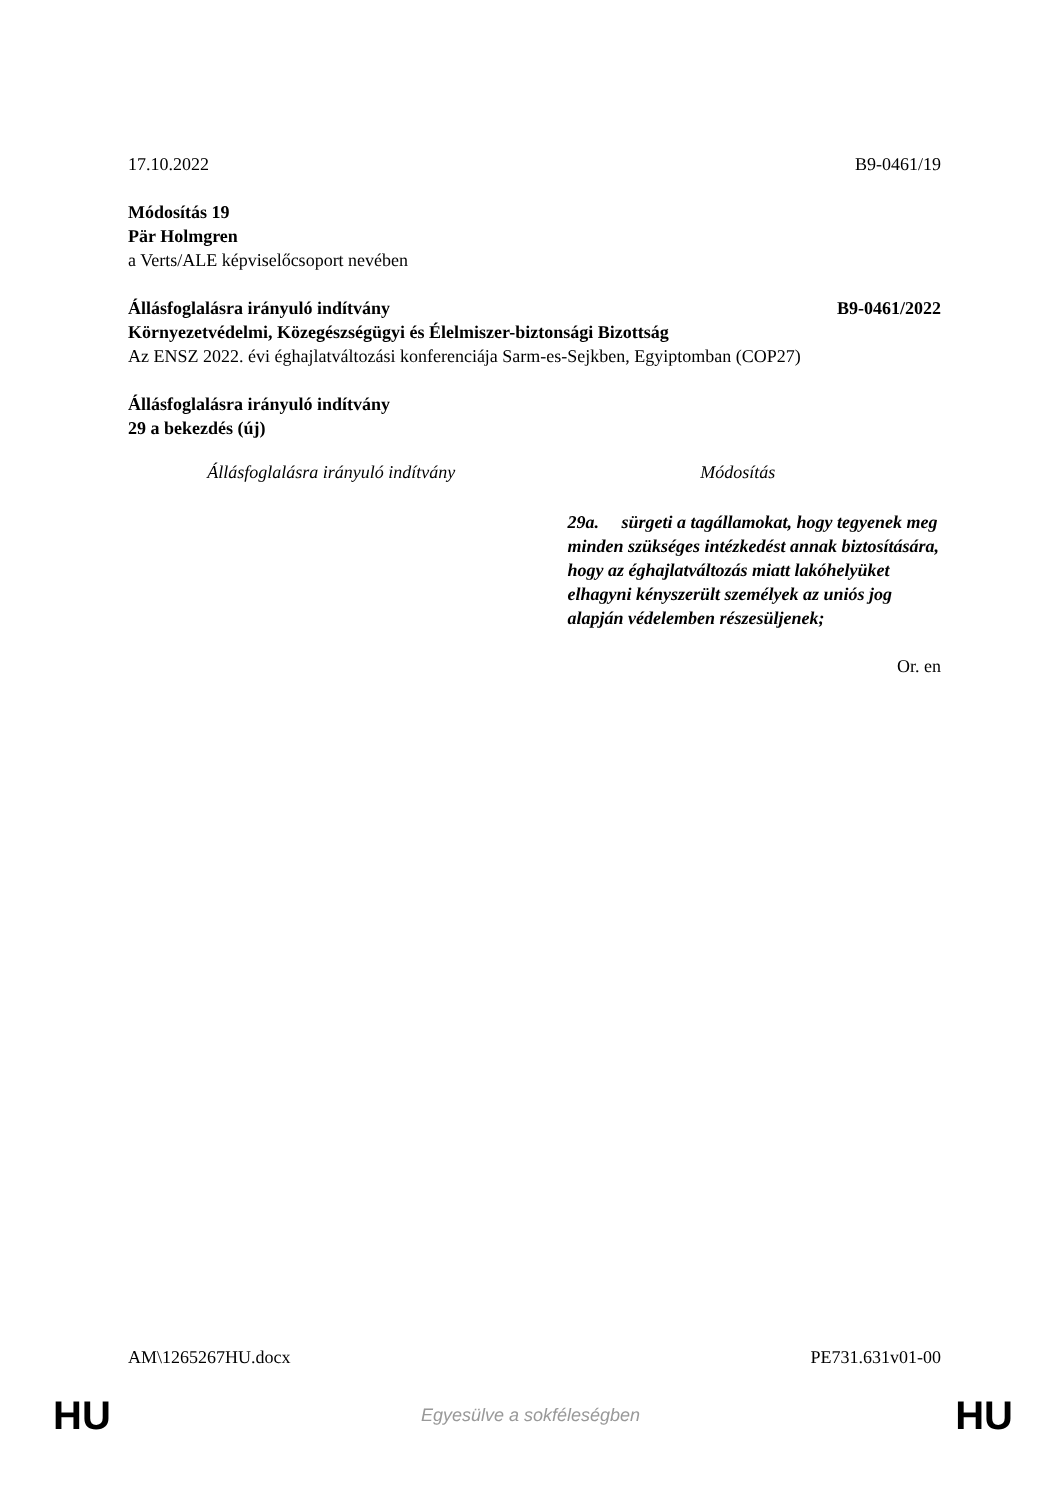17.10.2022 B9-0461/19
Módosítás 19
Pär Holmgren
a Verts/ALE képviselőcsoport nevében
Állásfoglalásra irányuló indítvány
B9-0461/2022
Környezetvédelmi, Közegészségügyi és Élelmiszer-biztonsági Bizottság
Az ENSZ 2022. évi éghajlatváltozási konferenciája Sarm-es-Sejkben, Egyiptomban (COP27)
Állásfoglalásra irányuló indítvány
29 a bekezdés (új)
| Állásfoglalásra irányuló indítvány | Módosítás |
| --- | --- |
| | 29a. sürgeti a tagállamokat, hogy tegyenek meg minden szükséges intézkedést annak biztosítására, hogy az éghajlatváltozás miatt lakóhelyüket elhagyni kényszerült személyek az uniós jog alapján védelemben részesüljenek; |
Or. en
AM\1265267HU.docx PE731.631v01-00
HU
Egyesülve a sokféleségben HU